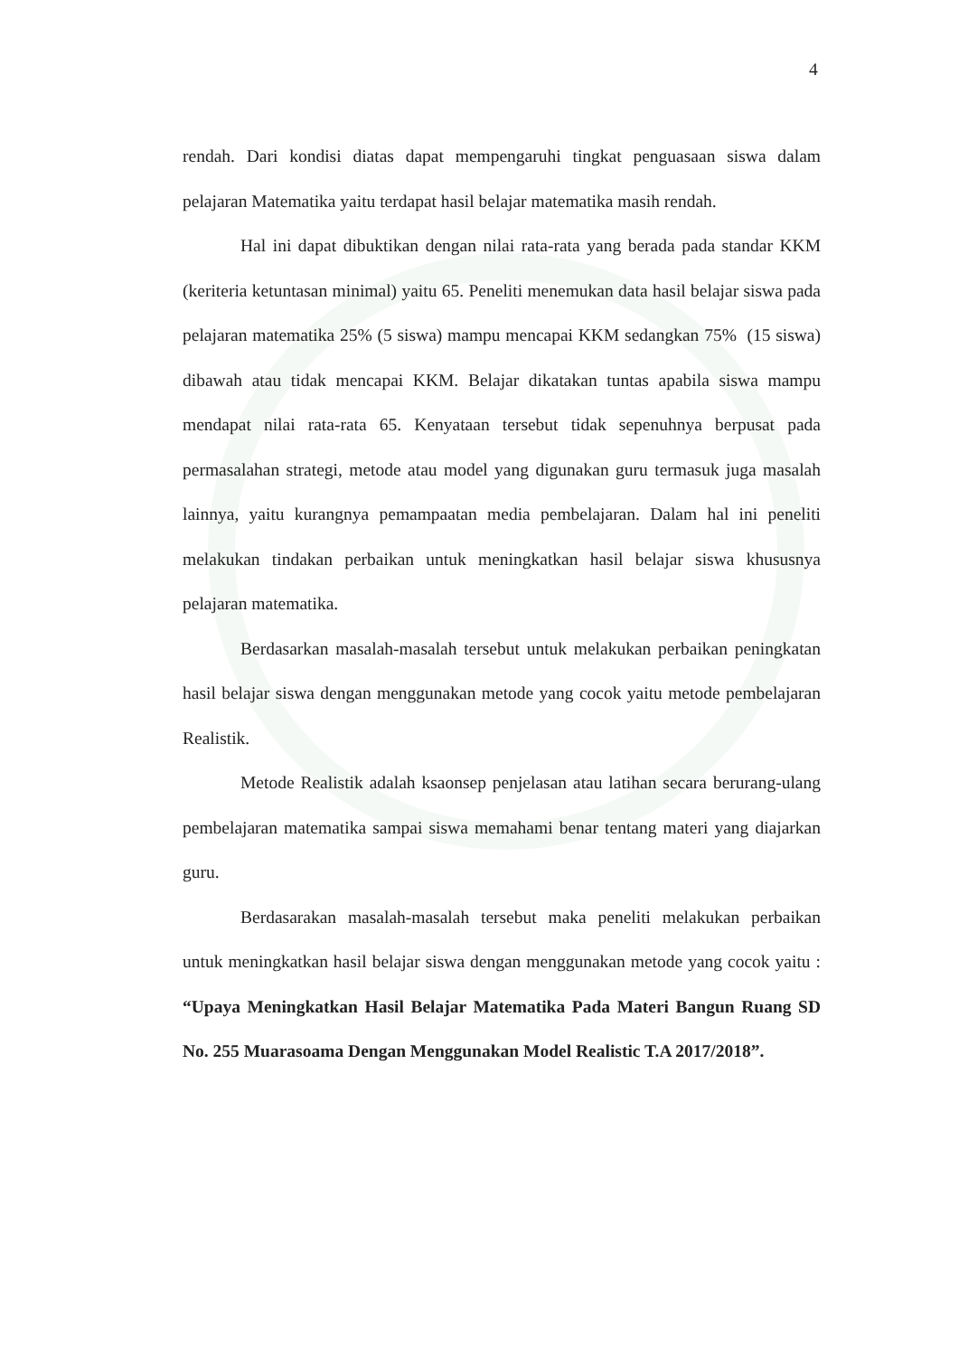4
rendah. Dari kondisi diatas dapat mempengaruhi tingkat penguasaan siswa dalam pelajaran Matematika yaitu terdapat hasil belajar matematika masih rendah.
Hal ini dapat dibuktikan dengan nilai rata-rata yang berada pada standar KKM (keriteria ketuntasan minimal) yaitu 65. Peneliti menemukan data hasil belajar siswa pada pelajaran matematika 25% (5 siswa) mampu mencapai KKM sedangkan 75% (15 siswa) dibawah atau tidak mencapai KKM. Belajar dikatakan tuntas apabila siswa mampu mendapat nilai rata-rata 65. Kenyataan tersebut tidak sepenuhnya berpusat pada permasalahan strategi, metode atau model yang digunakan guru termasuk juga masalah lainnya, yaitu kurangnya pemampaatan media pembelajaran. Dalam hal ini peneliti melakukan tindakan perbaikan untuk meningkatkan hasil belajar siswa khususnya pelajaran matematika.
Berdasarkan masalah-masalah tersebut untuk melakukan perbaikan peningkatan hasil belajar siswa dengan menggunakan metode yang cocok yaitu metode pembelajaran Realistik.
Metode Realistik adalah ksaonsep penjelasan atau latihan secara berurang-ulang pembelajaran matematika sampai siswa memahami benar tentang materi yang diajarkan guru.
Berdasarakan masalah-masalah tersebut maka peneliti melakukan perbaikan untuk meningkatkan hasil belajar siswa dengan menggunakan metode yang cocok yaitu : “Upaya Meningkatkan Hasil Belajar Matematika Pada Materi Bangun Ruang SD No. 255 Muarasoama Dengan Menggunakan Model Realistic T.A 2017/2018”.